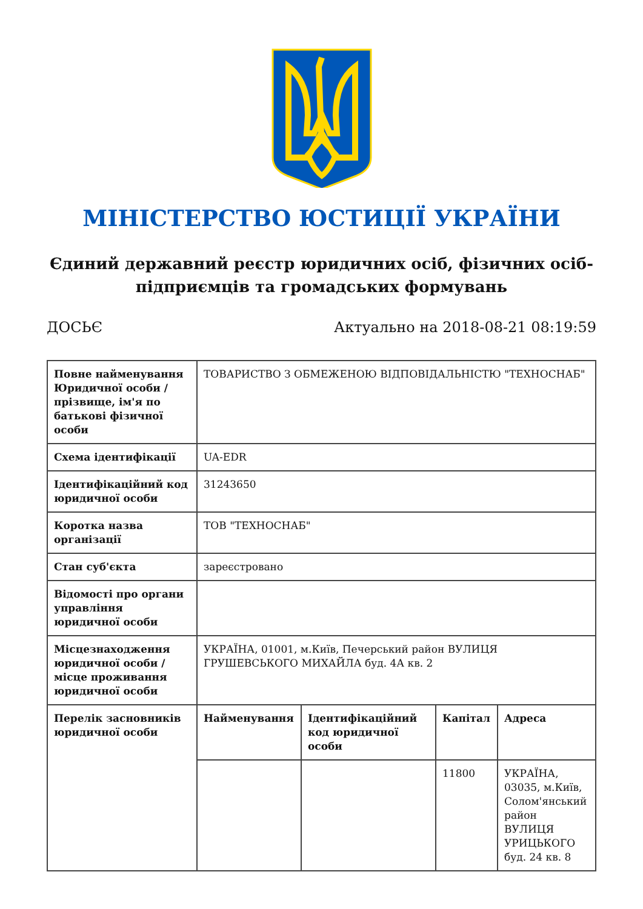МІНІСТЕРСТВО ЮСТИЦІЇ УКРАЇНИ
Єдиний державний реєстр юридичних осіб, фізичних осіб-підприємців та громадських формувань
ДОСЬЄ Актуально на 2018-08-21 08:19:59
| Повне найменування Юридичної особи / прізвище, ім'я по батькові фізичної особи | ТОВАРИСТВО З ОБМЕЖЕНОЮ ВІДПОВІДАЛЬНІСТЮ "ТЕХНОСНАБ" |
| Схема ідентифікації | UA-EDR |
| Ідентифікаційний код юридичної особи | 31243650 |
| Коротка назва організації | ТОВ "ТЕХНОСНАБ" |
| Стан суб'єкта | зареєстровано |
| Відомості про органи управління юридичної особи | |
| Місцезнаходження юридичної особи / місце проживання юридичної особи | УКРАЇНА, 01001, м.Київ, Печерський район ВУЛИЦЯ ГРУШЕВСЬКОГО МИХАЙЛА буд. 4А кв. 2 |
| Перелік засновників юридичної особи | / Найменування / Ідентифікаційний код юридичної особи / Капітал / Адреса / / --- / --- / --- / --- / / / / 11800 / УКРАЇНА, 03035, м.Київ, Солом'янський район ВУЛИЦЯ УРИЦЬКОГО буд. 24 кв. 8 / |